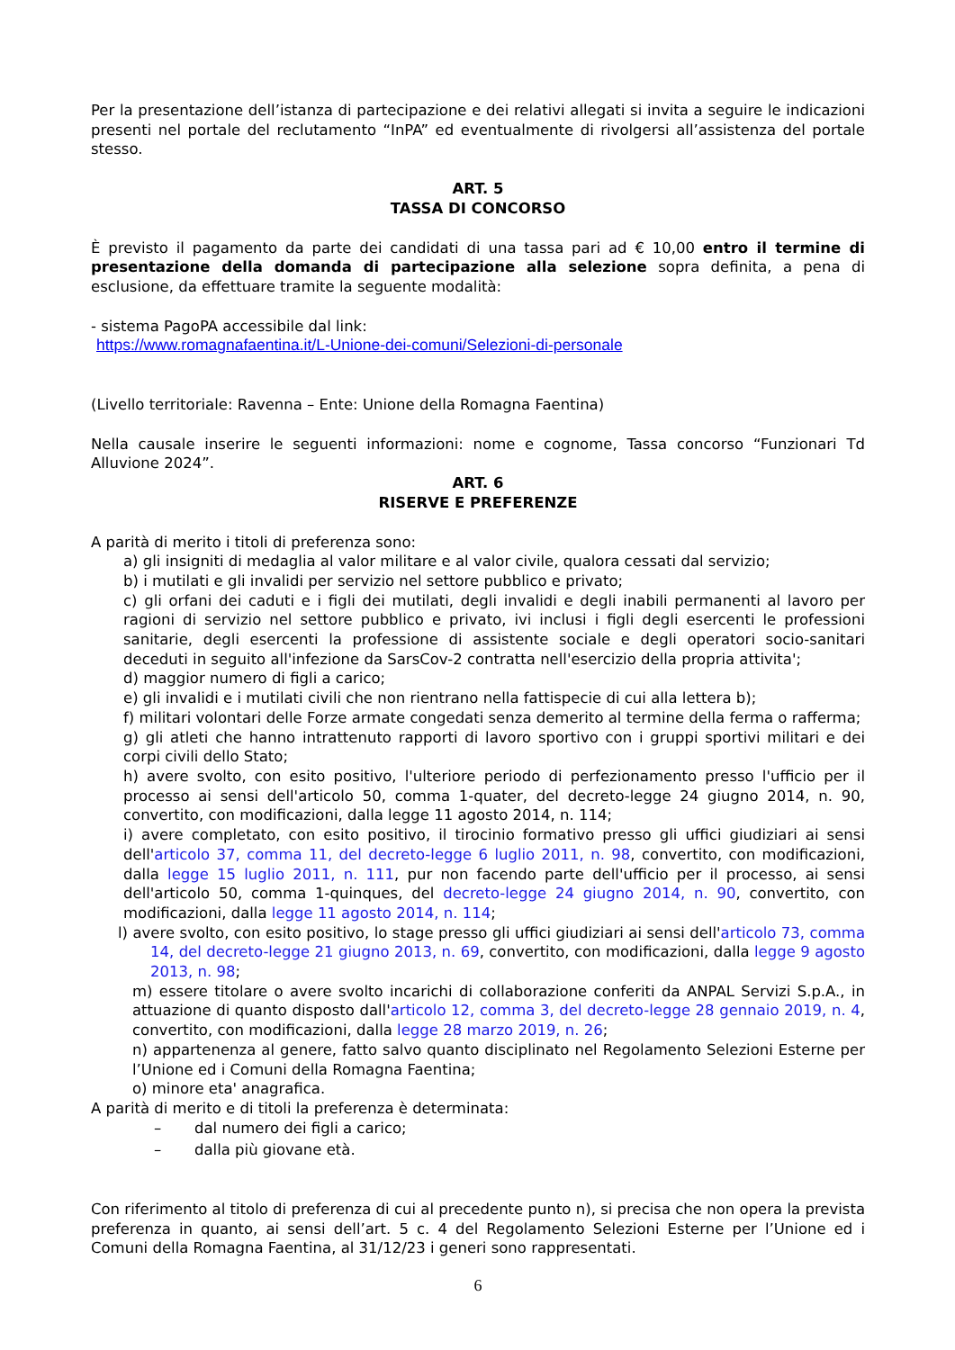Per la presentazione dell’istanza di partecipazione e dei relativi allegati si invita a seguire le indicazioni presenti nel portale del reclutamento “InPA” ed eventualmente di rivolgersi all’assistenza del portale stesso.
ART. 5
TASSA DI CONCORSO
È previsto il pagamento da parte dei candidati di una tassa pari ad € 10,00 entro il termine di presentazione della domanda di partecipazione alla selezione sopra definita, a pena di esclusione, da effettuare tramite la seguente modalità:
- sistema PagoPA accessibile dal link:
https://www.romagnafaentina.it/L-Unione-dei-comuni/Selezioni-di-personale
(Livello territoriale: Ravenna – Ente: Unione della Romagna Faentina)
Nella causale inserire le seguenti informazioni: nome e cognome, Tassa concorso “Funzionari Td Alluvione 2024”.
ART. 6
RISERVE E PREFERENZE
A parità di merito i titoli di preferenza sono:
a) gli insigniti di medaglia al valor militare e al valor civile, qualora cessati dal servizio;
b) i mutilati e gli invalidi per servizio nel settore pubblico e privato;
c) gli orfani dei caduti e i figli dei mutilati, degli invalidi e degli inabili permanenti al lavoro per ragioni di servizio nel settore pubblico e privato, ivi inclusi i figli degli esercenti le professioni sanitarie, degli esercenti la professione di assistente sociale e degli operatori socio-sanitari deceduti in seguito all'infezione da SarsCov-2 contratta nell'esercizio della propria attivita';
d) maggior numero di figli a carico;
e) gli invalidi e i mutilati civili che non rientrano nella fattispecie di cui alla lettera b);
f) militari volontari delle Forze armate congedati senza demerito al termine della ferma o rafferma;
g) gli atleti che hanno intrattenuto rapporti di lavoro sportivo con i gruppi sportivi militari e dei corpi civili dello Stato;
h) avere svolto, con esito positivo, l'ulteriore periodo di perfezionamento presso l'ufficio per il processo ai sensi dell'articolo 50, comma 1-quater, del decreto-legge 24 giugno 2014, n. 90, convertito, con modificazioni, dalla legge 11 agosto 2014, n. 114;
i) avere completato, con esito positivo, il tirocinio formativo presso gli uffici giudiziari ai sensi dell'articolo 37, comma 11, del decreto-legge 6 luglio 2011, n. 98, convertito, con modificazioni, dalla legge 15 luglio 2011, n. 111, pur non facendo parte dell'ufficio per il processo, ai sensi dell'articolo 50, comma 1-quinques, del decreto-legge 24 giugno 2014, n. 90, convertito, con modificazioni, dalla legge 11 agosto 2014, n. 114;
l) avere svolto, con esito positivo, lo stage presso gli uffici giudiziari ai sensi dell'articolo 73, comma 14, del decreto-legge 21 giugno 2013, n. 69, convertito, con modificazioni, dalla legge 9 agosto 2013, n. 98;
m) essere titolare o avere svolto incarichi di collaborazione conferiti da ANPAL Servizi S.p.A., in attuazione di quanto disposto dall'articolo 12, comma 3, del decreto-legge 28 gennaio 2019, n. 4, convertito, con modificazioni, dalla legge 28 marzo 2019, n. 26;
n) appartenenza al genere, fatto salvo quanto disciplinato nel Regolamento Selezioni Esterne per l’Unione ed i Comuni della Romagna Faentina;
o) minore eta' anagrafica.
A parità di merito e di titoli la preferenza è determinata:
– dal numero dei figli a carico;
– dalla più giovane età.
Con riferimento al titolo di preferenza di cui al precedente punto n), si precisa che non opera la prevista preferenza in quanto, ai sensi dell’art. 5 c. 4 del Regolamento Selezioni Esterne per l’Unione ed i Comuni della Romagna Faentina, al 31/12/23 i generi sono rappresentati.
6